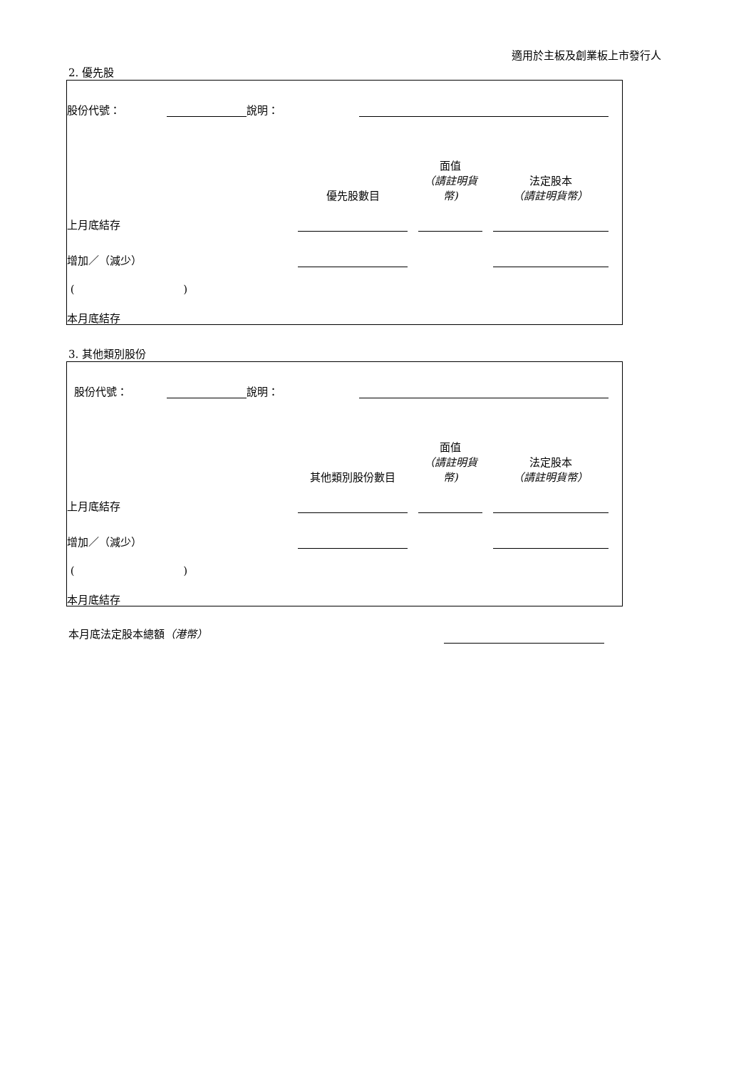適用於主板及創業板上市發行人
2. 優先股
| 股份代號： | | 說明： | | |
| | 優先股數目 | | 面值 （請註明貨幣) | | 法定股本 （請註明貨幣） |
| 上月底結存 | | | | | |
| 增加／（減少） | | | | | |
| ( ) | | | | | |
| 本月底結存 | | | | | |
3. 其他類別股份
| 股份代號： | | 說明： | | |
| | 其他類別股份數目 | | 面值 （請註明貨幣) | | 法定股本 （請註明貨幣） |
| 上月底結存 | | | | | |
| 增加／（減少） | | | | | |
| ( ) | | | | | |
| 本月底結存 | | | | | |
本月底法定股本總額（港幣）